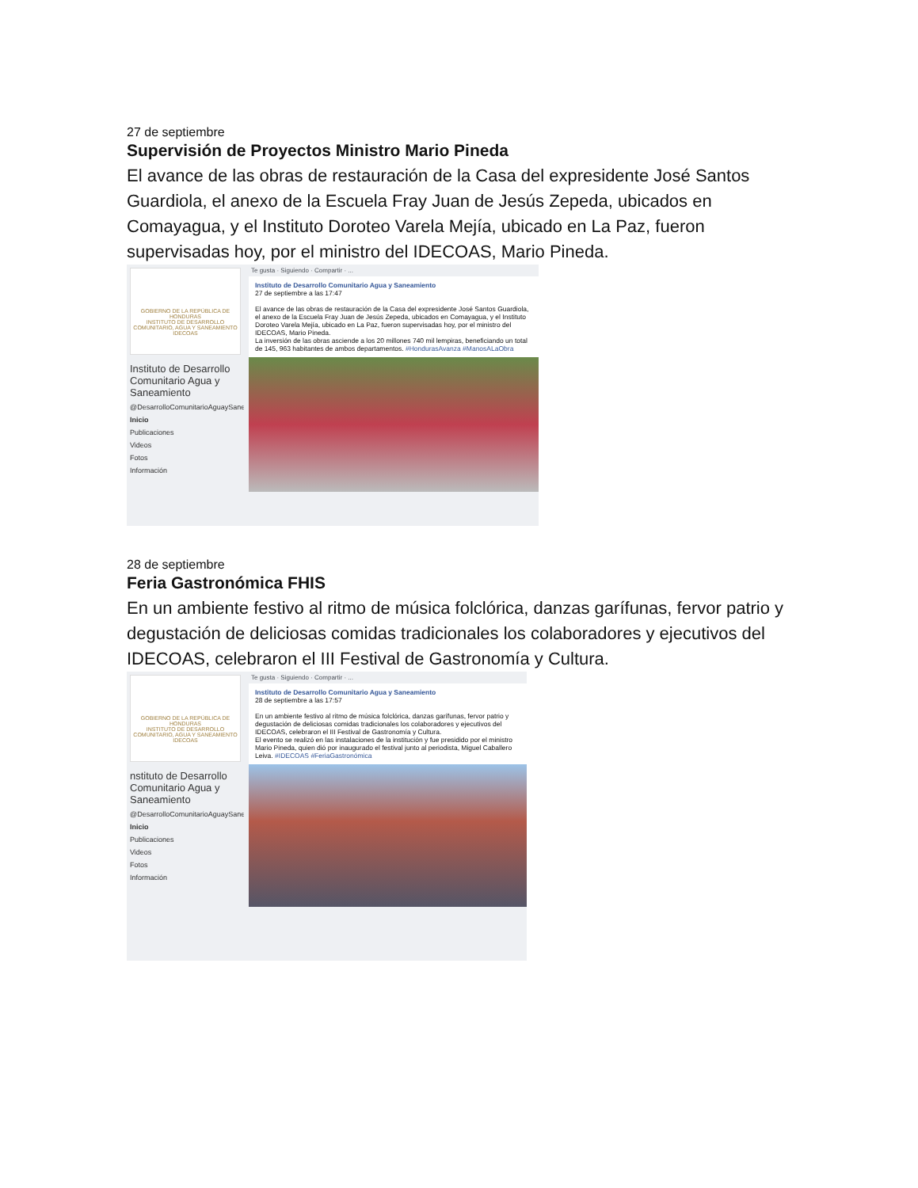27 de septiembre
Supervisión de Proyectos Ministro Mario Pineda
El avance de las obras de restauración de la Casa del expresidente José Santos Guardiola, el anexo de la Escuela Fray Juan de Jesús Zepeda, ubicados en Comayagua, y el Instituto Doroteo Varela Mejía, ubicado en La Paz, fueron supervisadas hoy, por el ministro del IDECOAS, Mario Pineda.
GOBIERNO DE LA REPÚBLICA DE HONDURAS
INSTITUTO DE DESARROLLO COMUNITARIO, AGUA Y SANEAMIENTO IDECOAS
Instituto de Desarrollo Comunitario Agua y Saneamiento
@DesarrolloComunitarioAguaySaneamiento
Inicio
Publicaciones
Videos
Fotos
Información
Te gusta · Siguiendo · Compartir · ...
Instituto de Desarrollo Comunitario Agua y Saneamiento
27 de septiembre a las 17:47
El avance de las obras de restauración de la Casa del expresidente José Santos Guardiola, el anexo de la Escuela Fray Juan de Jesús Zepeda, ubicados en Comayagua, y el Instituto Doroteo Varela Mejía, ubicado en La Paz, fueron supervisadas hoy, por el ministro del IDECOAS, Mario Pineda.
La inversión de las obras asciende a los 20 millones 740 mil lempiras, beneficiando un total de 145, 963 habitantes de ambos departamentos. #HondurasAvanza #ManosALaObra
28 de septiembre
Feria Gastronómica FHIS
En un ambiente festivo al ritmo de música folclórica, danzas garífunas, fervor patrio y degustación de deliciosas comidas tradicionales los colaboradores y ejecutivos del IDECOAS, celebraron el III Festival de Gastronomía y Cultura.
GOBIERNO DE LA REPÚBLICA DE HONDURAS
INSTITUTO DE DESARROLLO COMUNITARIO, AGUA Y SANEAMIENTO IDECOAS
nstituto de Desarrollo Comunitario Agua y Saneamiento
@DesarrolloComunitarioAguaySaneamiento
Inicio
Publicaciones
Videos
Fotos
Información
Te gusta · Siguiendo · Compartir · ...
Instituto de Desarrollo Comunitario Agua y Saneamiento
28 de septiembre a las 17:57
En un ambiente festivo al ritmo de música folclórica, danzas garífunas, fervor patrio y degustación de deliciosas comidas tradicionales los colaboradores y ejecutivos del IDECOAS, celebraron el III Festival de Gastronomía y Cultura.
El evento se realizó en las instalaciones de la institución y fue presidido por el ministro Mario Pineda, quien dió por inaugurado el festival junto al periodista, Miguel Caballero Leiva. #IDECOAS #FeriaGastronómica